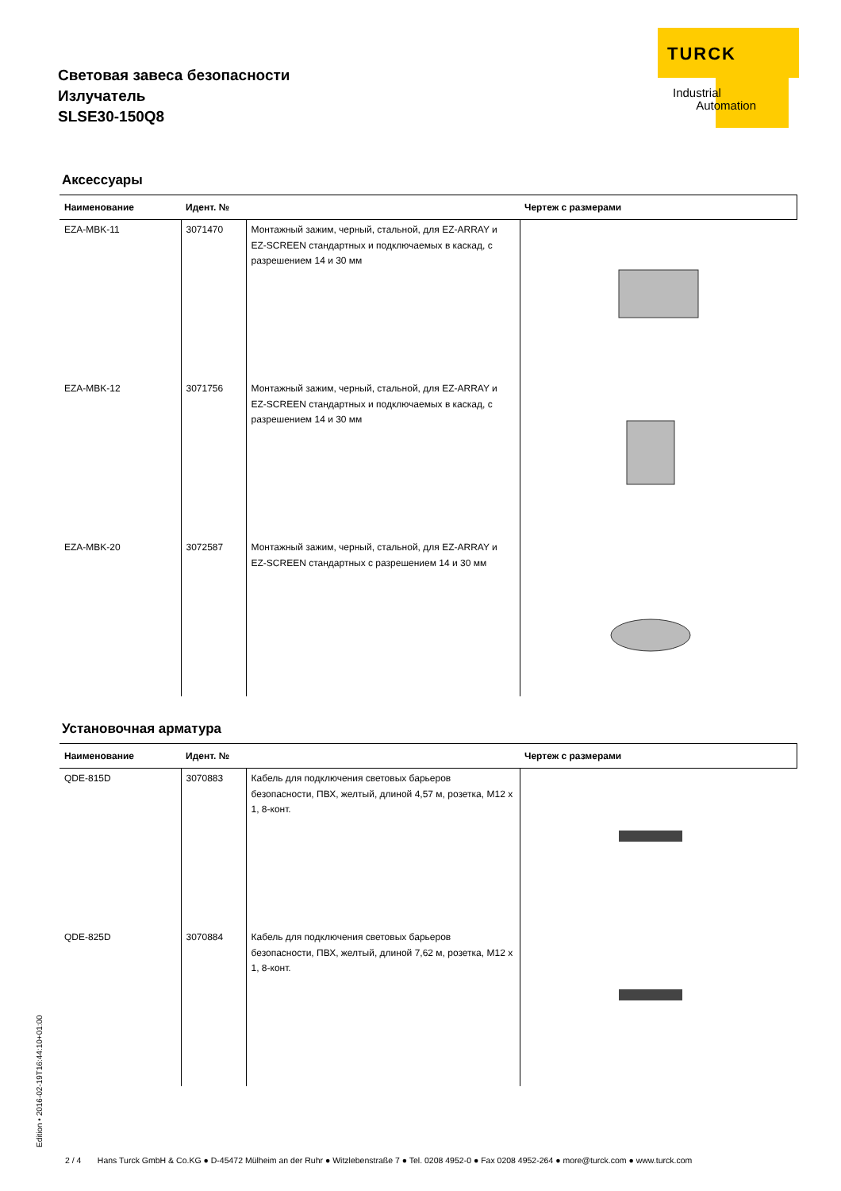Световая завеса безопасности
Излучатель
SLSE30-150Q8
TURCK
Industrial
Automation
Аксессуары
| Наименование | Идент. № | | Чертеж с размерами |
| --- | --- | --- | --- |
| EZA-MBK-11 | 3071470 | Монтажный зажим, черный, стальной, для EZ-ARRAY и EZ-SCREEN стандартных и подключаемых в каскад, с разрешением 14 и 30 мм | |
| EZA-MBK-12 | 3071756 | Монтажный зажим, черный, стальной, для EZ-ARRAY и EZ-SCREEN стандартных и подключаемых в каскад, с разрешением 14 и 30 мм | |
| EZA-MBK-20 | 3072587 | Монтажный зажим, черный, стальной, для EZ-ARRAY и EZ-SCREEN стандартных с разрешением 14 и 30 мм | |
Установочная арматура
| Наименование | Идент. № | | Чертеж с размерами |
| --- | --- | --- | --- |
| QDE-815D | 3070883 | Кабель для подключения световых барьеров безопасности, ПВХ, желтый, длиной 4,57 м, розетка, M12 x 1, 8-конт. | |
| QDE-825D | 3070884 | Кабель для подключения световых барьеров безопасности, ПВХ, желтый, длиной 7,62 м, розетка, M12 x 1, 8-конт. | |
Edition • 2016-02-19T16:44:10+01:00
2 / 4 Hans Turck GmbH & Co.KG ● D-45472 Mülheim an der Ruhr ● Witzlebenstraße 7 ● Tel. 0208 4952-0 ● Fax 0208 4952-264 ● more@turck.com ● www.turck.com